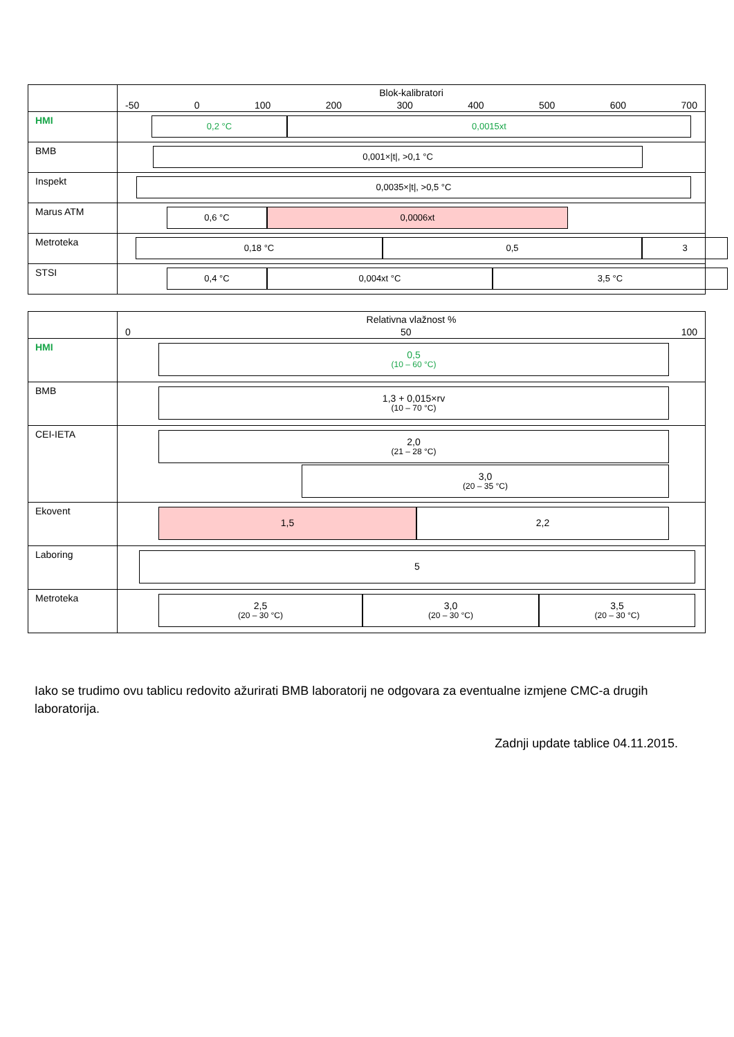| | Blok-kalibratori -50 0 100 200 300 400 500 600 700 |
| HMI | 0,2 °C 0,0015xt |
| BMB | 0,001×/t/, >0,1 °C |
| Inspekt | 0,0035×/t/, >0,5 °C |
| Marus ATM | 0,6 °C 0,0006xt |
| Metroteka | 0,18 °C 0,5 3 |
| STSI | 0,4 °C 0,004xt °C 3,5 °C |
| | Relativna vlažnost % 0 50 100 |
| HMI | 0,5 (10 – 60 °C) |
| BMB | 1,3 + 0,015×rv (10 – 70 °C) |
| CEI-IETA | 2,0 (21 – 28 °C) 3,0 (20 – 35 °C) |
| Ekovent | 1,5 2,2 |
| Laboring | 5 |
| Metroteka | 2,5 (20 – 30 °C) 3,0 (20 – 30 °C) 3,5 (20 – 30 °C) |
Iako se trudimo ovu tablicu redovito ažurirati BMB laboratorij ne odgovara za eventualne izmjene CMC-a drugih laboratorija.
Zadnji update tablice 04.11.2015.